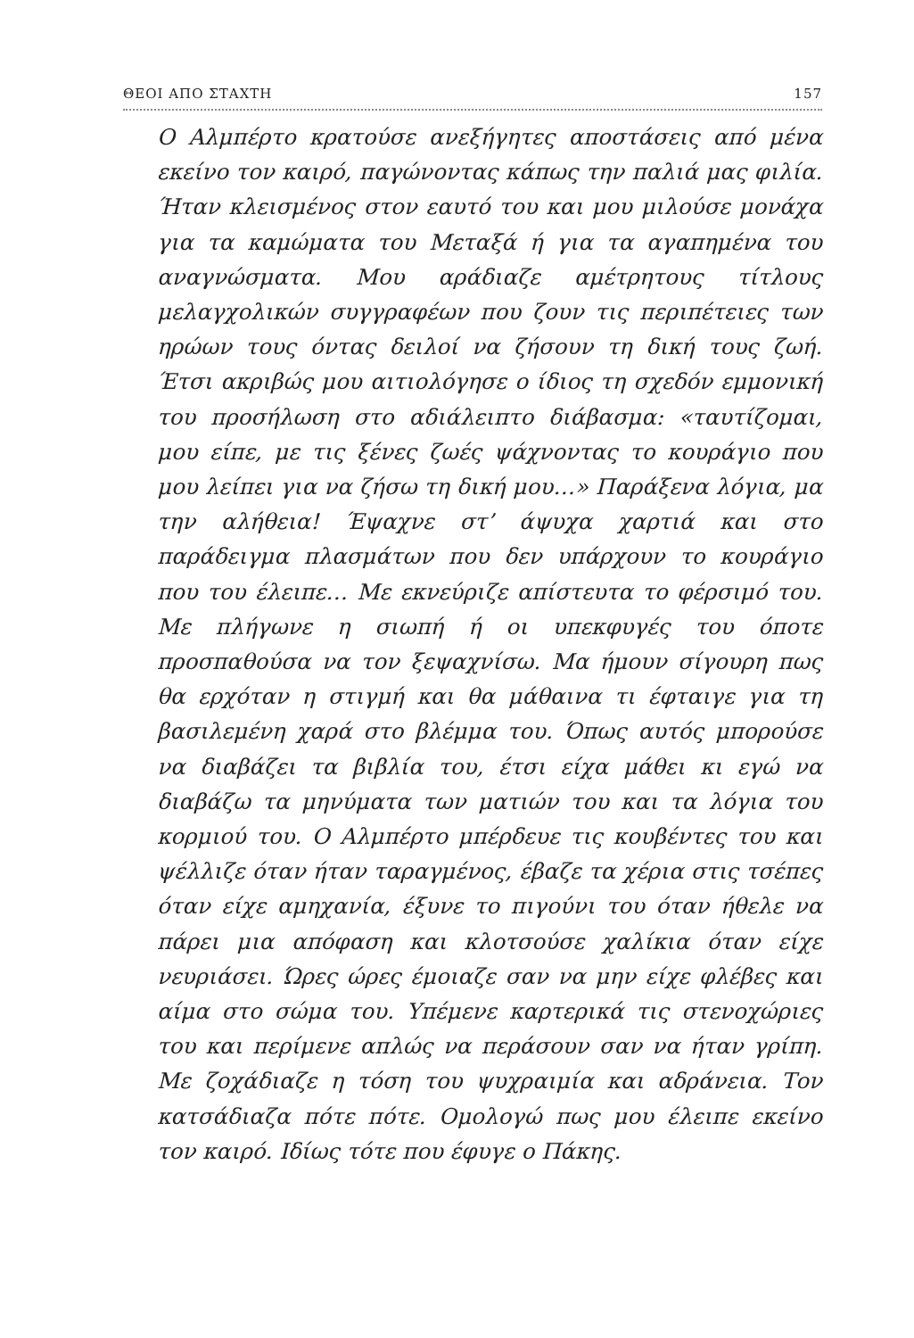ΘΕΟΙ ΑΠΟ ΣΤΑΧΤΗ 157
Ο Αλμπέρτο κρατούσε ανεξήγητες αποστάσεις από μένα εκείνο τον καιρό, παγώνοντας κάπως την παλιά μας φιλία. Ήταν κλεισμένος στον εαυτό του και μου μιλούσε μονάχα για τα καμώματα του Μεταξά ή για τα αγαπημένα του αναγνώσματα. Μου αράδιαζε αμέτρητους τίτλους μελαγχολικών συγγραφέων που ζουν τις περιπέτειες των ηρώων τους όντας δειλοί να ζήσουν τη δική τους ζωή. Έτσι ακριβώς μου αιτιολόγησε ο ίδιος τη σχεδόν εμμονική του προσήλωση στο αδιάλειπτο διάβασμα: «ταυτίζομαι, μου είπε, με τις ξένες ζωές ψάχνοντας το κουράγιο που μου λείπει για να ζήσω τη δική μου…» Παράξενα λόγια, μα την αλήθεια! Έψαχνε στ’ άψυχα χαρτιά και στο παράδειγμα πλασμάτων που δεν υπάρχουν το κουράγιο που του έλειπε… Με εκνεύριζε απίστευτα το φέρσιμό του. Με πλήγωνε η σιωπή ή οι υπεκφυγές του όποτε προσπαθούσα να τον ξεψαχνίσω. Μα ήμουν σίγουρη πως θα ερχόταν η στιγμή και θα μάθαινα τι έφταιγε για τη βασιλεμένη χαρά στο βλέμμα του. Όπως αυτός μπορούσε να διαβάζει τα βιβλία του, έτσι είχα μάθει κι εγώ να διαβάζω τα μηνύματα των ματιών του και τα λόγια του κορμιού του. Ο Αλμπέρτο μπέρδευε τις κουβέντες του και ψέλλιζε όταν ήταν ταραγμένος, έβαζε τα χέρια στις τσέπες όταν είχε αμηχανία, έξυνε το πιγούνι του όταν ήθελε να πάρει μια απόφαση και κλοτσούσε χαλίκια όταν είχε νευριάσει. Ώρες ώρες έμοιαζε σαν να μην είχε φλέβες και αίμα στο σώμα του. Υπέμενε καρτερικά τις στενοχώριες του και περίμενε απλώς να περάσουν σαν να ήταν γρίπη. Με ζοχάδιαζε η τόση του ψυχραιμία και αδράνεια. Τον κατσάδιαζα πότε πότε. Ομολογώ πως μου έλειπε εκείνο τον καιρό. Ιδίως τότε που έφυγε ο Πάκης.